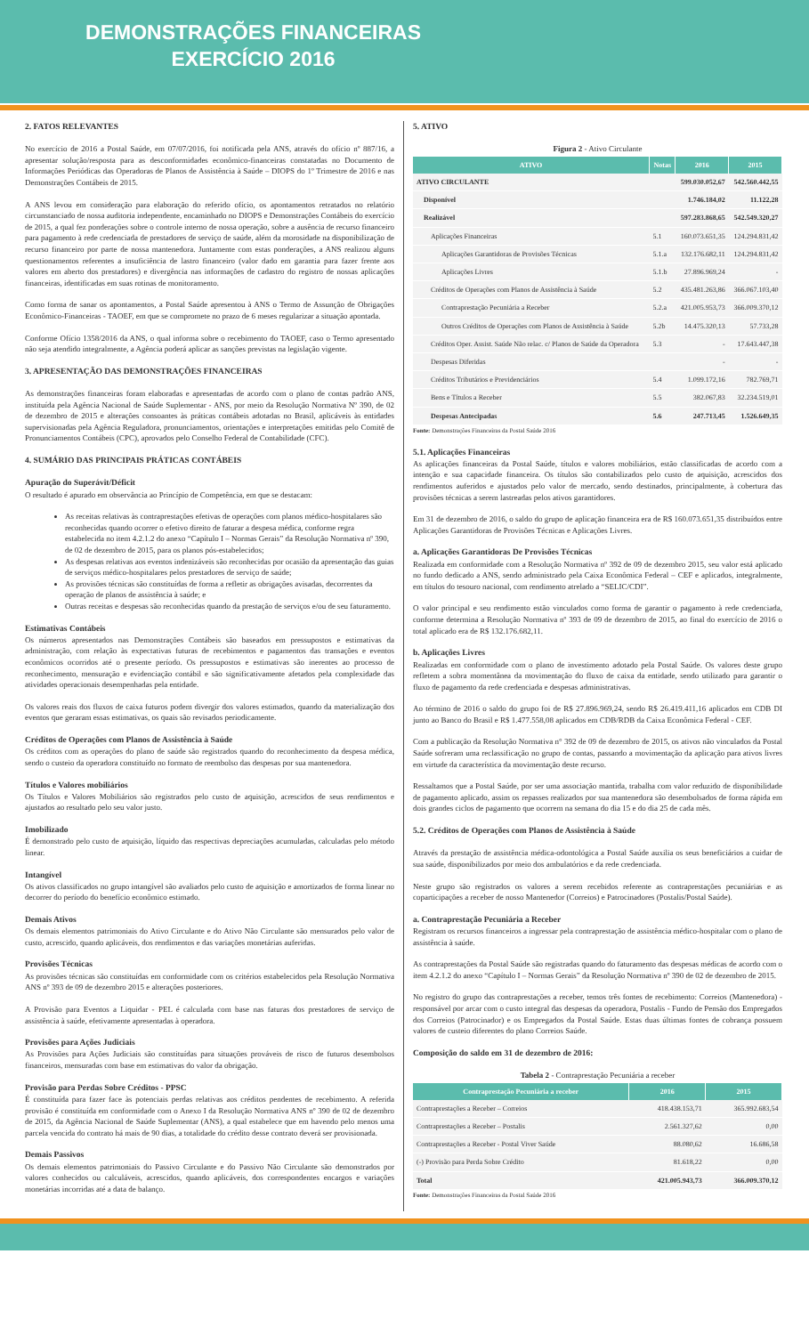DEMONSTRAÇÕES FINANCEIRAS
EXERCÍCIO 2016
2. FATOS RELEVANTES
No exercício de 2016 a Postal Saúde, em 07/07/2016, foi notificada pela ANS, através do ofício nº 887/16, a apresentar solução/resposta para as desconformidades econômico-financeiras constatadas no Documento de Informações Periódicas das Operadoras de Planos de Assistência à Saúde – DIOPS do 1º Trimestre de 2016 e nas Demonstrações Contábeis de 2015.
A ANS levou em consideração para elaboração do referido ofício, os apontamentos retratados no relatório circunstanciado de nossa auditoria independente, encaminhado no DIOPS e Demonstrações Contábeis do exercício de 2015, a qual fez ponderações sobre o controle interno de nossa operação, sobre a ausência de recurso financeiro para pagamento à rede credenciada de prestadores de serviço de saúde, além da morosidade na disponibilização de recurso financeiro por parte de nossa mantenedora. Juntamente com estas ponderações, a ANS realizou alguns questionamentos referentes a insuficiência de lastro financeiro (valor dado em garantia para fazer frente aos valores em aberto dos prestadores) e divergência nas informações de cadastro do registro de nossas aplicações financeiras, identificadas em suas rotinas de monitoramento.
Como forma de sanar os apontamentos, a Postal Saúde apresentou à ANS o Termo de Assunção de Obrigações Econômico-Financeiras - TAOEF, em que se compromete no prazo de 6 meses regularizar a situação apontada.
Conforme Ofício 1358/2016 da ANS, o qual informa sobre o recebimento do TAOEF, caso o Termo apresentado não seja atendido integralmente, a Agência poderá aplicar as sanções previstas na legislação vigente.
3. APRESENTAÇÃO DAS DEMONSTRAÇÕES FINANCEIRAS
As demonstrações financeiras foram elaboradas e apresentadas de acordo com o plano de contas padrão ANS, instituída pela Agência Nacional de Saúde Suplementar - ANS, por meio da Resolução Normativa Nº 390, de 02 de dezembro de 2015 e alterações consoantes às práticas contábeis adotadas no Brasil, aplicáveis às entidades supervisionadas pela Agência Reguladora, pronunciamentos, orientações e interpretações emitidas pelo Comitê de Pronunciamentos Contábeis (CPC), aprovados pelo Conselho Federal de Contabilidade (CFC).
4. SUMÁRIO DAS PRINCIPAIS PRÁTICAS CONTÁBEIS
Apuração do Superávit/Déficit
O resultado é apurado em observância ao Princípio de Competência, em que se destacam:
As receitas relativas às contraprestações efetivas de operações com planos médico-hospitalares são reconhecidas quando ocorrer o efetivo direito de faturar a despesa médica, conforme regra estabelecida no item 4.2.1.2 do anexo “Capítulo I – Normas Gerais” da Resolução Normativa nº 390, de 02 de dezembro de 2015, para os planos pós-estabelecidos;
As despesas relativas aos eventos indenizáveis são reconhecidas por ocasião da apresentação das guias de serviços médico-hospitalares pelos prestadores de serviço de saúde;
As provisões técnicas são constituídas de forma a refletir as obrigações avisadas, decorrentes da operação de planos de assistência à saúde; e
Outras receitas e despesas são reconhecidas quando da prestação de serviços e/ou de seu faturamento.
Estimativas Contábeis
Os números apresentados nas Demonstrações Contábeis são baseados em pressupostos e estimativas da administração, com relação às expectativas futuras de recebimentos e pagamentos das transações e eventos econômicos ocorridos até o presente período. Os pressupostos e estimativas são inerentes ao processo de reconhecimento, mensuração e evidenciação contábil e são significativamente afetados pela complexidade das atividades operacionais desempenhadas pela entidade.
Os valores reais dos fluxos de caixa futuros podem divergir dos valores estimados, quando da materialização dos eventos que geraram essas estimativas, os quais são revisados periodicamente.
Créditos de Operações com Planos de Assistência à Saúde
Os créditos com as operações do plano de saúde são registrados quando do reconhecimento da despesa médica, sendo o custeio da operadora constituído no formato de reembolso das despesas por sua mantenedora.
Títulos e Valores mobiliários
Os Títulos e Valores Mobiliários são registrados pelo custo de aquisição, acrescidos de seus rendimentos e ajustados ao resultado pelo seu valor justo.
Imobilizado
É demonstrado pelo custo de aquisição, líquido das respectivas depreciações acumuladas, calculadas pelo método linear.
Intangível
Os ativos classificados no grupo intangível são avaliados pelo custo de aquisição e amortizados de forma linear no decorrer do período do benefício econômico estimado.
Demais Ativos
Os demais elementos patrimoniais do Ativo Circulante e do Ativo Não Circulante são mensurados pelo valor de custo, acrescido, quando aplicáveis, dos rendimentos e das variações monetárias auferidas.
Provisões Técnicas
As provisões técnicas são constituídas em conformidade com os critérios estabelecidos pela Resolução Normativa ANS nº 393 de 09 de dezembro 2015 e alterações posteriores.
A Provisão para Eventos a Liquidar - PEL é calculada com base nas faturas dos prestadores de serviço de assistência à saúde, efetivamente apresentadas à operadora.
Provisões para Ações Judiciais
As Provisões para Ações Judiciais são constituídas para situações prováveis de risco de futuros desembolsos financeiros, mensuradas com base em estimativas do valor da obrigação.
Provisão para Perdas Sobre Créditos - PPSC
É constituída para fazer face às potenciais perdas relativas aos créditos pendentes de recebimento. A referida provisão é constituída em conformidade com o Anexo I da Resolução Normativa ANS nº 390 de 02 de dezembro de 2015, da Agência Nacional de Saúde Suplementar (ANS), a qual estabelece que em havendo pelo menos uma parcela vencida do contrato há mais de 90 dias, a totalidade do crédito desse contrato deverá ser provisionada.
Demais Passivos
Os demais elementos patrimoniais do Passivo Circulante e do Passivo Não Circulante são demonstrados por valores conhecidos ou calculáveis, acrescidos, quando aplicáveis, dos correspondentes encargos e variações monetárias incorridas até a data de balanço.
5. ATIVO
Figura 2 - Ativo Circulante
| ATIVO | Notas | 2016 | 2015 |
| --- | --- | --- | --- |
| ATIVO CIRCULANTE | | 599.030.052,67 | 542.560.442,55 |
| Disponível | | 1.746.184,02 | 11.122,28 |
| Realizável | | 597.283.868,65 | 542.549.320,27 |
| Aplicações Financeiras | 5.1 | 160.073.651,35 | 124.294.831,42 |
| Aplicações Garantidoras de Provisões Técnicas | 5.1.a | 132.176.682,11 | 124.294.831,42 |
| Aplicações Livres | 5.1.b | 27.896.969,24 | - |
| Créditos de Operações com Planos de Assistência à Saúde | 5.2 | 435.481.263,86 | 366.067.103,40 |
| Contraprestação Pecuniária a Receber | 5.2.a | 421.005.953,73 | 366.009.370,12 |
| Outros Créditos de Operações com Planos de Assistência à Saúde | 5.2b | 14.475.320,13 | 57.733,28 |
| Créditos Oper. Assist. Saúde Não relac. c/ Planos de Saúde da Operadora | 5.3 | - | 17.643.447,38 |
| Despesas Diferidas | | - | - |
| Créditos Tributários e Previdenciários | 5.4 | 1.099.172,16 | 782.769,71 |
| Bens e Títulos a Receber | 5.5 | 382.067,83 | 32.234.519,01 |
| Despesas Antecipadas | 5.6 | 247.713,45 | 1.526.649,35 |
Fonte: Demonstrações Financeiras da Postal Saúde 2016
5.1. Aplicações Financeiras
As aplicações financeiras da Postal Saúde, títulos e valores mobiliários, estão classificadas de acordo com a intenção e sua capacidade financeira. Os títulos são contabilizados pelo custo de aquisição, acrescidos dos rendimentos auferidos e ajustados pelo valor de mercado, sendo destinados, principalmente, à cobertura das provisões técnicas a serem lastreadas pelos ativos garantidores.
Em 31 de dezembro de 2016, o saldo do grupo de aplicação financeira era de R$ 160.073.651,35 distribuídos entre Aplicações Garantidoras de Provisões Técnicas e Aplicações Livres.
a. Aplicações Garantidoras De Provisões Técnicas
Realizada em conformidade com a Resolução Normativa nº 392 de 09 de dezembro 2015, seu valor está aplicado no fundo dedicado a ANS, sendo administrado pela Caixa Econômica Federal – CEF e aplicados, integralmente, em títulos do tesouro nacional, com rendimento atrelado a “SELIC/CDI”.
O valor principal e seu rendimento estão vinculados como forma de garantir o pagamento à rede credenciada, conforme determina a Resolução Normativa nº 393 de 09 de dezembro de 2015, ao final do exercício de 2016 o total aplicado era de R$ 132.176.682,11.
b. Aplicações Livres
Realizadas em conformidade com o plano de investimento adotado pela Postal Saúde. Os valores deste grupo refletem a sobra momentânea da movimentação do fluxo de caixa da entidade, sendo utilizado para garantir o fluxo de pagamento da rede credenciada e despesas administrativas.
Ao término de 2016 o saldo do grupo foi de R$ 27.896.969,24, sendo R$ 26.419.411,16 aplicados em CDB DI junto ao Banco do Brasil e R$ 1.477.558,08 aplicados em CDB/RDB da Caixa Econômica Federal - CEF.
Com a publicação da Resolução Normativa n° 392 de 09 de dezembro de 2015, os ativos não vinculados da Postal Saúde sofreram uma reclassificação no grupo de contas, passando a movimentação da aplicação para ativos livres em virtude da característica da movimentação deste recurso.
Ressaltamos que a Postal Saúde, por ser uma associação mantida, trabalha com valor reduzido de disponibilidade de pagamento aplicado, assim os repasses realizados por sua mantenedora são desembolsados de forma rápida em dois grandes ciclos de pagamento que ocorrem na semana do dia 15 e do dia 25 de cada mês.
5.2. Créditos de Operações com Planos de Assistência à Saúde
Através da prestação de assistência médica-odontológica a Postal Saúde auxilia os seus beneficiários a cuidar de sua saúde, disponibilizados por meio dos ambulatórios e da rede credenciada.
Neste grupo são registrados os valores a serem recebidos referente as contraprestações pecuniárias e as coparticipações a receber de nosso Mantenedor (Correios) e Patrocinadores (Postalis/Postal Saúde).
a. Contraprestação Pecuniária a Receber
Registram os recursos financeiros a ingressar pela contraprestação de assistência médico-hospitalar com o plano de assistência à saúde.
As contraprestações da Postal Saúde são registradas quando do faturamento das despesas médicas de acordo com o item 4.2.1.2 do anexo “Capítulo I – Normas Gerais” da Resolução Normativa nº 390 de 02 de dezembro de 2015.
No registro do grupo das contraprestações a receber, temos três fontes de recebimento: Correios (Mantenedora) - responsável por arcar com o custo integral das despesas da operadora, Postalis - Fundo de Pensão dos Empregados dos Correios (Patrocinador) e os Empregados da Postal Saúde. Estas duas últimas fontes de cobrança possuem valores de custeio diferentes do plano Correios Saúde.
Composição do saldo em 31 de dezembro de 2016:
Tabela 2 - Contraprestação Pecuniária a receber
| Contraprestação Pecuniária a receber | 2016 | 2015 |
| --- | --- | --- |
| Contraprestações a Receber – Correios | 418.438.153,71 | 365.992.683,54 |
| Contraprestações a Receber – Postalis | 2.561.327,62 | 0,00 |
| Contraprestações a Receber - Postal Viver Saúde | 88.080,62 | 16.686,58 |
| (-) Provisão para Perda Sobre Crédito | 81.618,22 | 0,00 |
| Total | 421.005.943,73 | 366.009.370,12 |
Fonte: Demonstrações Financeiras da Postal Saúde 2016